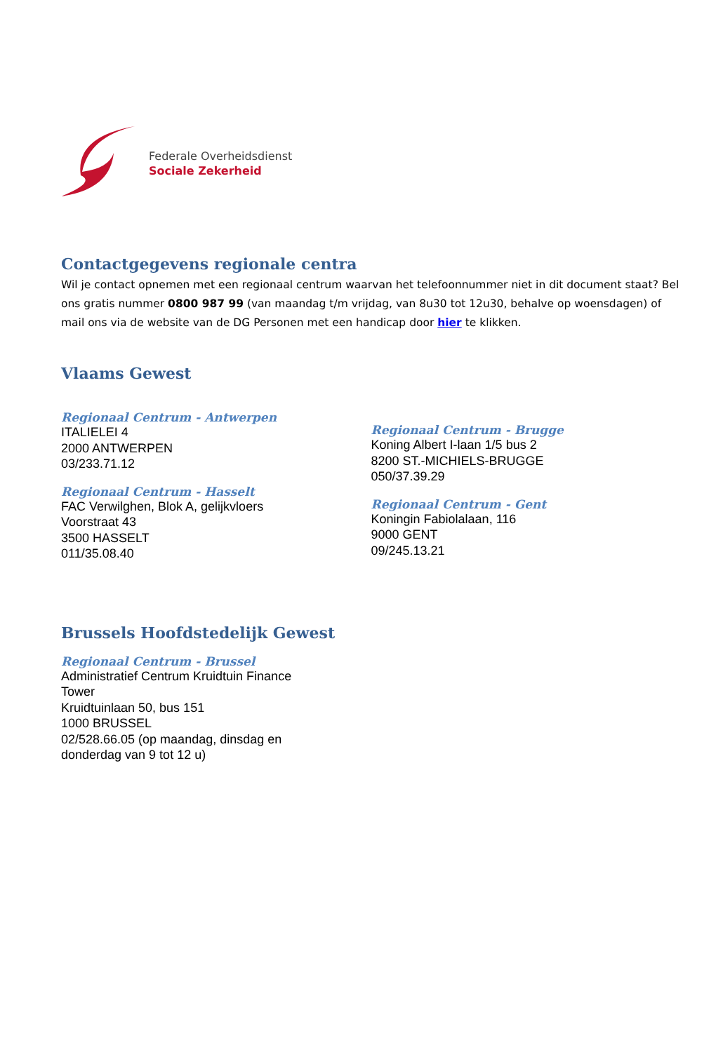Federale Overheidsdienst
Sociale Zekerheid
Contactgegevens regionale centra
Wil je contact opnemen met een regionaal centrum waarvan het telefoonnummer niet in dit document staat? Bel ons gratis nummer 0800 987 99 (van maandag t/m vrijdag, van 8u30 tot 12u30, behalve op woensdagen) of mail ons via de website van de DG Personen met een handicap door hier te klikken.
Vlaams Gewest
Regionaal Centrum - Antwerpen
ITALIELEI 4
2000 ANTWERPEN
03/233.71.12
Regionaal Centrum - Hasselt
FAC Verwilghen, Blok A, gelijkvloers
Voorstraat 43
3500 HASSELT
011/35.08.40
Regionaal Centrum - Brugge
Koning Albert I-laan 1/5 bus 2
8200 ST.-MICHIELS-BRUGGE
050/37.39.29
Regionaal Centrum - Gent
Koningin Fabiolalaan, 116
9000 GENT
09/245.13.21
Brussels Hoofdstedelijk Gewest
Regionaal Centrum - Brussel
Administratief Centrum Kruidtuin Finance Tower
Kruidtuinlaan 50, bus 151
1000 BRUSSEL
02/528.66.05 (op maandag, dinsdag en donderdag van 9 tot 12 u)